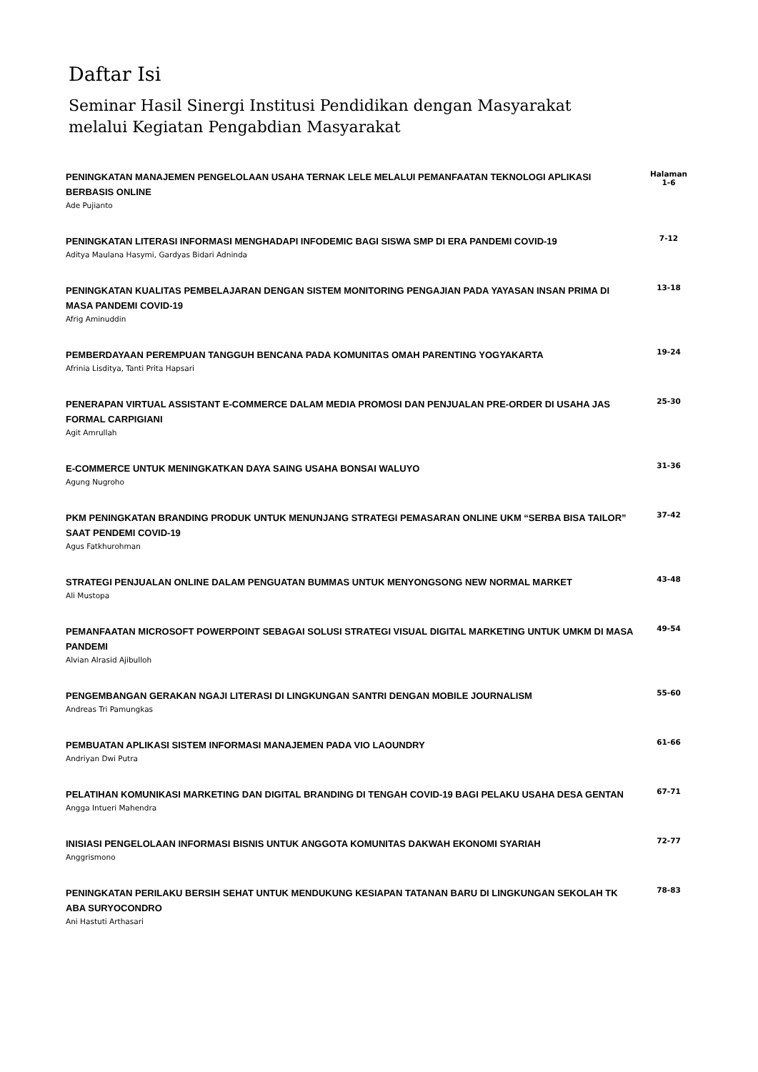Daftar Isi
Seminar Hasil Sinergi Institusi Pendidikan dengan Masyarakat
melalui Kegiatan Pengabdian Masyarakat
PENINGKATAN MANAJEMEN PENGELOLAAN USAHA TERNAK LELE MELALUI PEMANFAATAN TEKNOLOGI APLIKASI BERBASIS ONLINE
Ade Pujianto
Halaman
1-6
PENINGKATAN LITERASI INFORMASI MENGHADAPI INFODEMIC BAGI SISWA SMP DI ERA PANDEMI COVID-19
Aditya Maulana Hasymi, Gardyas Bidari Adninda
7-12
PENINGKATAN KUALITAS PEMBELAJARAN DENGAN SISTEM MONITORING PENGAJIAN PADA YAYASAN INSAN PRIMA DI MASA PANDEMI COVID-19
Afrig Aminuddin
13-18
PEMBERDAYAAN PEREMPUAN TANGGUH BENCANA PADA KOMUNITAS OMAH PARENTING YOGYAKARTA
Afrinia Lisditya, Tanti Prita Hapsari
19-24
PENERAPAN VIRTUAL ASSISTANT E-COMMERCE DALAM MEDIA PROMOSI DAN PENJUALAN PRE-ORDER DI USAHA JAS FORMAL CARPIGIANI
Agit Amrullah
25-30
E-COMMERCE UNTUK MENINGKATKAN DAYA SAING USAHA BONSAI WALUYO
Agung Nugroho
31-36
PKM PENINGKATAN BRANDING PRODUK UNTUK MENUNJANG STRATEGI PEMASARAN ONLINE UKM “SERBA BISA TAILOR” SAAT PENDEMI COVID-19
Agus Fatkhurohman
37-42
STRATEGI PENJUALAN ONLINE DALAM PENGUATAN BUMMAS UNTUK MENYONGSONG NEW NORMAL MARKET
Ali Mustopa
43-48
PEMANFAATAN MICROSOFT POWERPOINT SEBAGAI SOLUSI STRATEGI VISUAL DIGITAL MARKETING UNTUK UMKM DI MASA PANDEMI
Alvian Alrasid Ajibulloh
49-54
PENGEMBANGAN GERAKAN NGAJI LITERASI DI LINGKUNGAN SANTRI DENGAN MOBILE JOURNALISM
Andreas Tri Pamungkas
55-60
PEMBUATAN APLIKASI SISTEM INFORMASI MANAJEMEN PADA VIO LAOUNDRY
Andriyan Dwi Putra
61-66
PELATIHAN KOMUNIKASI MARKETING DAN DIGITAL BRANDING DI TENGAH COVID-19 BAGI PELAKU USAHA DESA GENTAN
Angga Intueri Mahendra
67-71
INISIASI PENGELOLAAN INFORMASI BISNIS UNTUK ANGGOTA KOMUNITAS DAKWAH EKONOMI SYARIAH
Anggrismono
72-77
PENINGKATAN PERILAKU BERSIH SEHAT UNTUK MENDUKUNG KESIAPAN TATANAN BARU DI LINGKUNGAN SEKOLAH TK ABA SURYOCONDRO
Ani Hastuti Arthasari
78-83